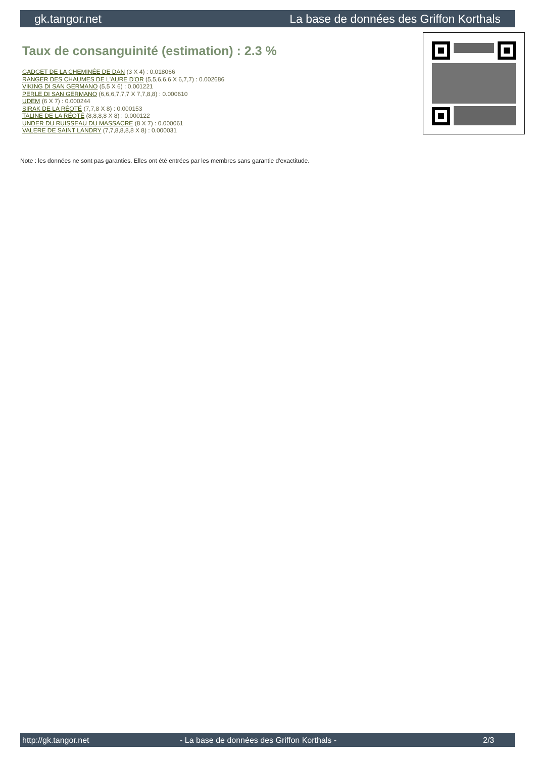gk.tangor.net La base de données des Griffon Korthals
Taux de consanguinité (estimation) : 2.3 %
GADGET DE LA CHEMINÉE DE DAN (3 X 4) : 0.018066
RANGER DES CHAUMES DE L'AURE D'OR (5,5,6,6,6 X 6,7,7) : 0.002686
VIKING DI SAN GERMANO (5,5 X 6) : 0.001221
PERLE DI SAN GERMANO (6,6,6,7,7,7 X 7,7,8,8) : 0.000610
UDEM (6 X 7) : 0.000244
SIRAK DE LA RÉOTÉ (7,7,8 X 8) : 0.000153
TALINE DE LA RÉOTÉ (8,8,8,8 X 8) : 0.000122
UNDER DU RUISSEAU DU MASSACRE (8 X 7) : 0.000061
VALERE DE SAINT LANDRY (7,7,8,8,8,8 X 8) : 0.000031
Note : les données ne sont pas garanties. Elles ont été entrées par les membres sans garantie d'exactitude.
http://gk.tangor.net - La base de données des Griffon Korthals - 2/3